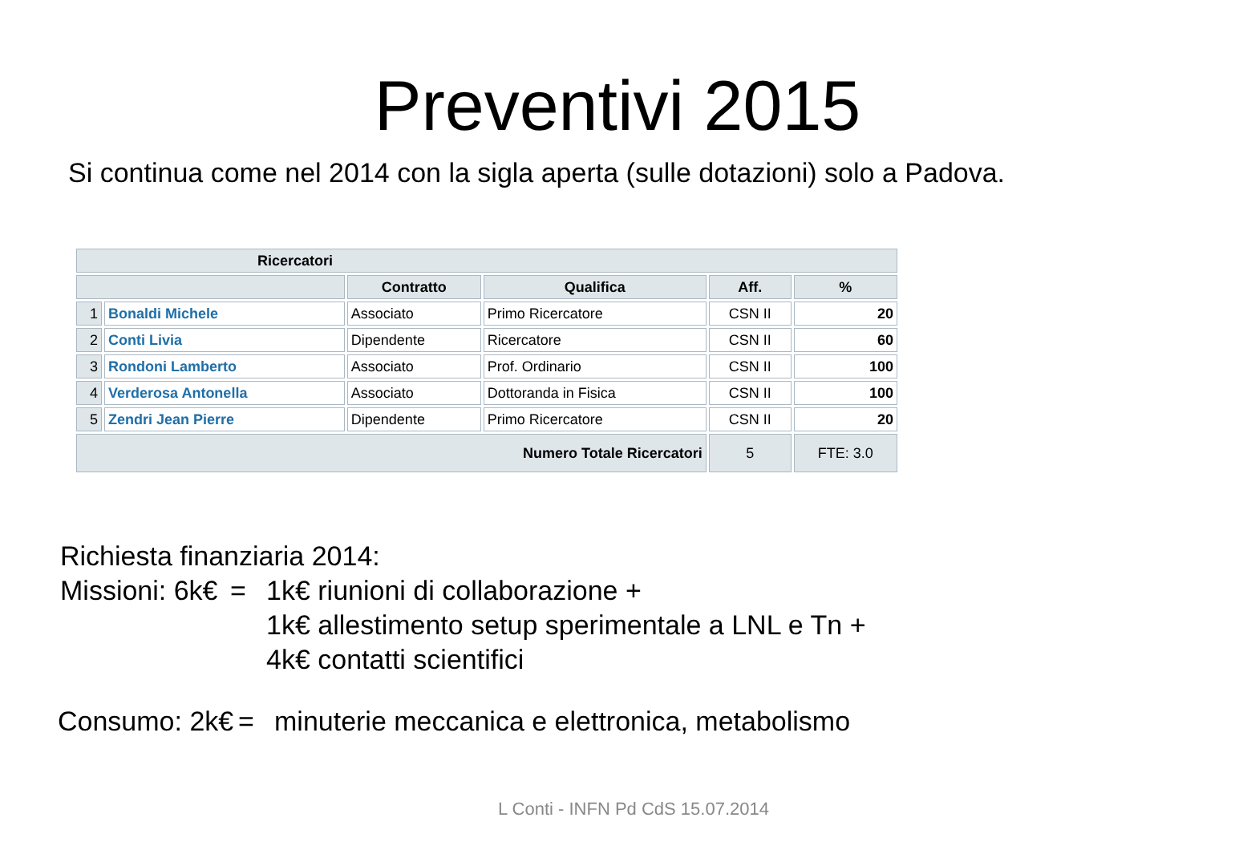Preventivi 2015
Si continua come nel 2014 con la sigla aperta (sulle dotazioni) solo a Padova.
| Ricercatori | | | | | |
| --- | --- | --- | --- | --- | --- |
| | | Contratto | Qualifica | Aff. | % |
| 1 | Bonaldi Michele | Associato | Primo Ricercatore | CSN II | 20 |
| 2 | Conti Livia | Dipendente | Ricercatore | CSN II | 60 |
| 3 | Rondoni Lamberto | Associato | Prof. Ordinario | CSN II | 100 |
| 4 | Verderosa Antonella | Associato | Dottoranda in Fisica | CSN II | 100 |
| 5 | Zendri Jean Pierre | Dipendente | Primo Ricercatore | CSN II | 20 |
| Numero Totale Ricercatori | | | | 5 | FTE: 3.0 |
Richiesta finanziaria 2014:
Missioni: 6k€ = 1k€ riunioni di collaborazione +
1k€ allestimento setup sperimentale a LNL e Tn +
4k€ contatti scientifici
Consumo: 2k€ = minuterie meccanica e elettronica, metabolismo
L Conti - INFN Pd CdS 15.07.2014